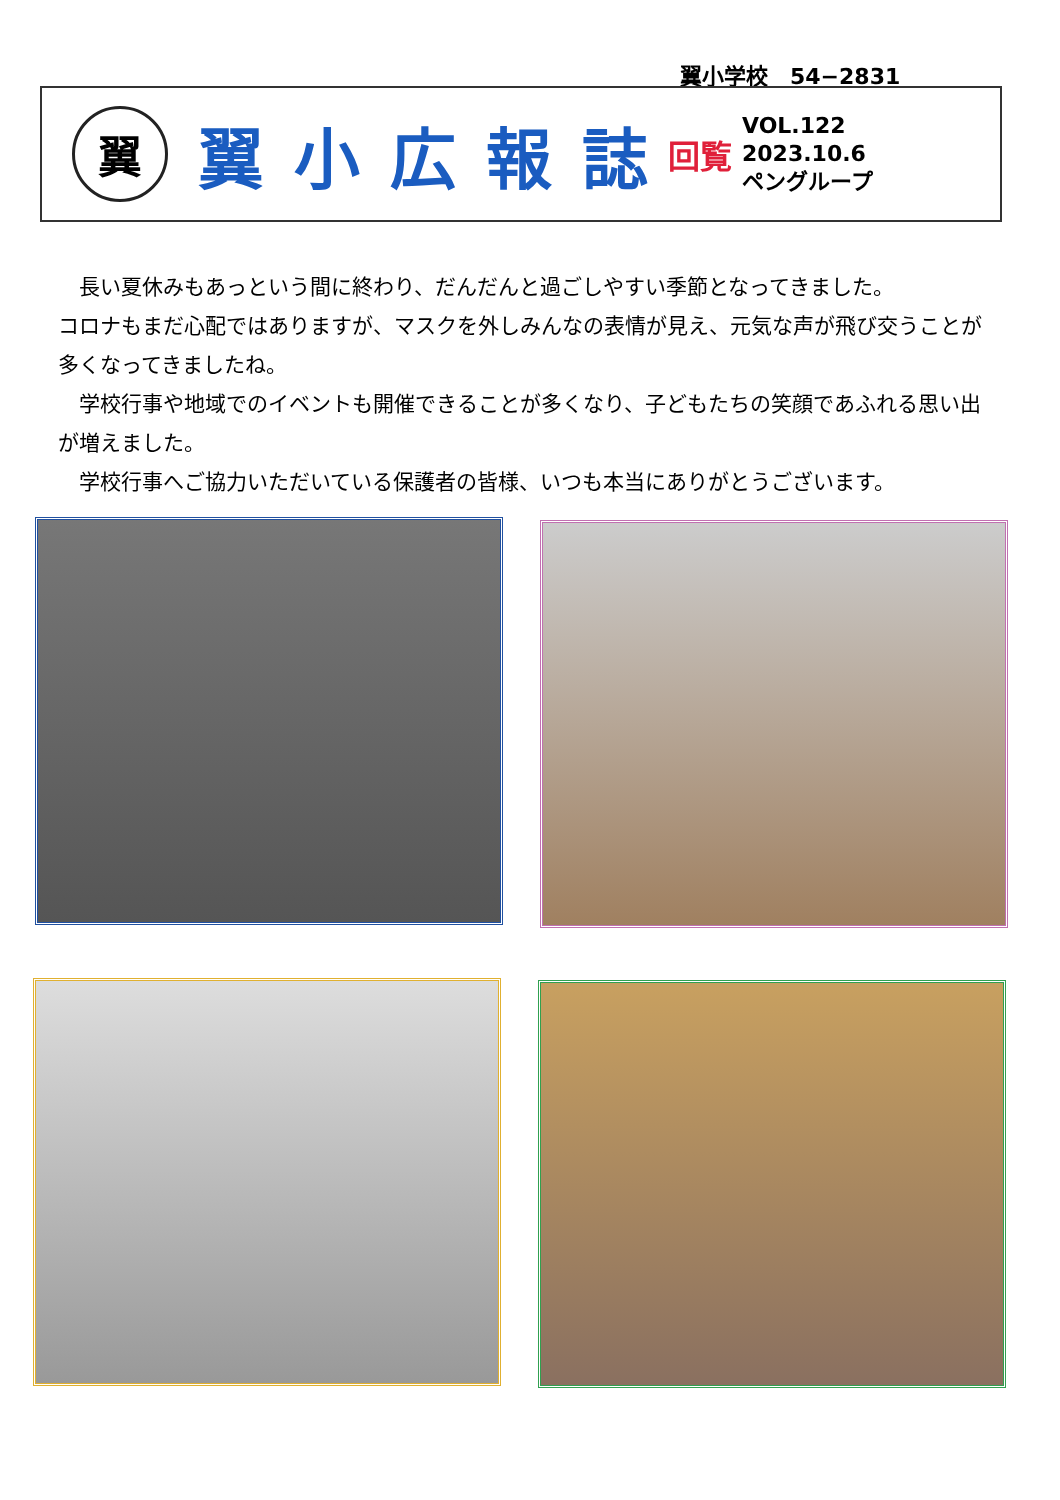翼小学校　54−2831
翼
翼小広報誌
回覧
VOL.122
2023.10.6
ペングループ
長い夏休みもあっという間に終わり、だんだんと過ごしやすい季節となってきました。
コロナもまだ心配ではありますが、マスクを外しみんなの表情が見え、元気な声が飛び交うことが多くなってきましたね。
学校行事や地域でのイベントも開催できることが多くなり、子どもたちの笑顔であふれる思い出が増えました。
学校行事へご協力いただいている保護者の皆様、いつも本当にありがとうございます。